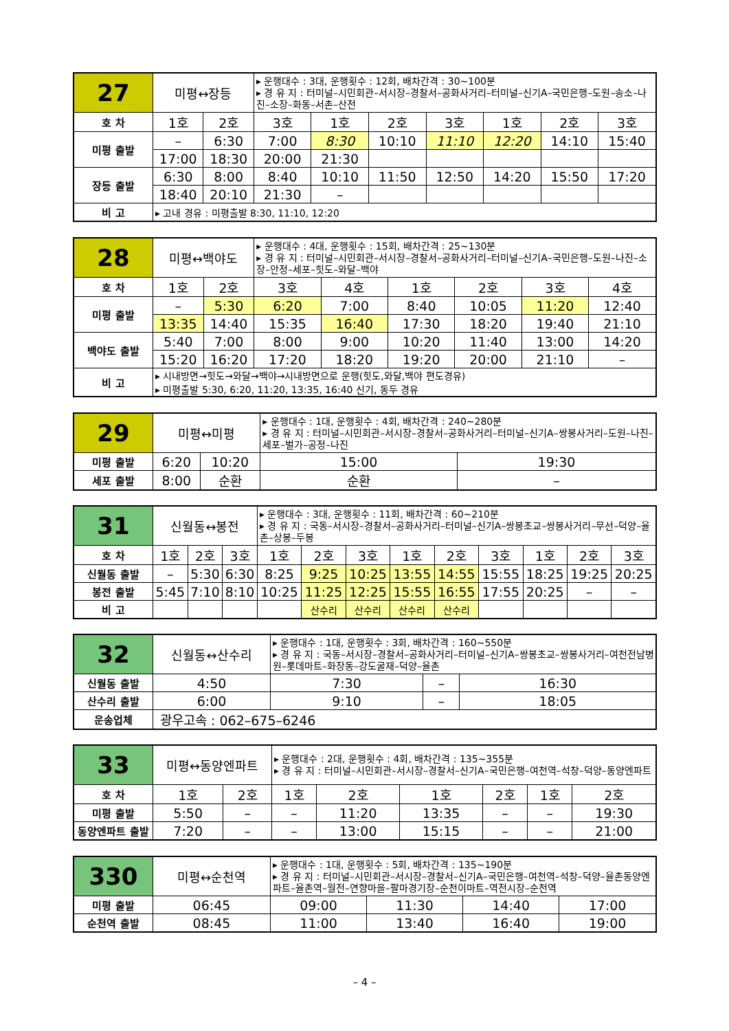| 27 | 미평↔장등 | | ▸ 운행대수 : 3대, 운행횟수 : 12회, 배차간격 : 30~100분 ▸ 경 유 지 : 터미널–시민회관–서시장–경찰서–공화사거리–터미널–신기A–국민은행–도원–송소–나진–소장–화동–서촌–산전 | | | | | | |
| 호 차 | 1호 | 2호 | 3호 | 1호 | 2호 | 3호 | 1호 | 2호 | 3호 |
| 미평 출발 | – | 6:30 | 7:00 | 8:30 | 10:10 | 11:10 | 12:20 | 14:10 | 15:40 |
| | 17:00 | 18:30 | 20:00 | 21:30 | | | | | |
| 장등 출발 | 6:30 | 8:00 | 8:40 | 10:10 | 11:50 | 12:50 | 14:20 | 15:50 | 17:20 |
| | 18:40 | 20:10 | 21:30 | – | | | | | |
| 비 고 | ▸ 고내 경유 : 미평출발 8:30, 11:10, 12:20 | | | | | | | | |
| 28 | 미평↔백야도 | | ▸ 운행대수 : 4대, 운행횟수 : 15회, 배차간격 : 25~130분 ▸ 경 유 지 : 터미널–시민회관–서시장–경찰서–공화사거리–터미널–신기A–국민은행–도원–나진–소장–안정–세포–힛도–와달–백야 | | | | | |
| 호 차 | 1호 | 2호 | 3호 | 4호 | 1호 | 2호 | 3호 | 4호 |
| 미평 출발 | – | 5:30 | 6:20 | 7:00 | 8:40 | 10:05 | 11:20 | 12:40 |
| | 13:35 | 14:40 | 15:35 | 16:40 | 17:30 | 18:20 | 19:40 | 21:10 |
| 백야도 출발 | 5:40 | 7:00 | 8:00 | 9:00 | 10:20 | 11:40 | 13:00 | 14:20 |
| | 15:20 | 16:20 | 17:20 | 18:20 | 19:20 | 20:00 | 21:10 | – |
| 비 고 | ▸ 시내방면→힛도→와달→백야→시내방면으로 운행(힛도,와달,백야 편도경유) ▸ 미평출발 5:30, 6:20, 11:20, 13:35, 16:40 신기, 동두 경유 | | | | | | | |
| 29 | 미평↔미평 | | ▸ 운행대수 : 1대, 운행횟수 : 4회, 배차간격 : 240~280분 ▸ 경 유 지 : 터미널–시민회관–서시장–경찰서–공화사거리–터미널–신기A–쌍봉사거리–도원–나진–세포–벌가–공정–나진 | |
| 미평 출발 | 6:20 | 10:20 | 15:00 | 19:30 |
| 세포 출발 | 8:00 | 순환 | 순환 | – |
| 31 | 신월동↔봉전 | | | ▸ 운행대수 : 3대, 운행횟수 : 11회, 배차간격 : 60~210분 ▸ 경 유 지 : 국동–서시장–경찰서–공화사거리–터미널–신기A–쌍봉초교–쌍봉사거리–무선–덕양–율촌–상봉–두봉 | | | | | | | | |
| 호 차 | 1호 | 2호 | 3호 | 1호 | 2호 | 3호 | 1호 | 2호 | 3호 | 1호 | 2호 | 3호 |
| 신월동 출발 | – | 5:30 | 6:30 | 8:25 | 9:25 | 10:25 | 13:55 | 14:55 | 15:55 | 18:25 | 19:25 | 20:25 |
| 봉전 출발 | 5:45 | 7:10 | 8:10 | 10:25 | 11:25 | 12:25 | 15:55 | 16:55 | 17:55 | 20:25 | – | – |
| 비 고 | | | | | 산수리 | 산수리 | 산수리 | 산수리 | | | | |
| 32 | 신월동↔산수리 | ▸ 운행대수 : 1대, 운행횟수 : 3회, 배차간격 : 160~550분 ▸ 경 유 지 : 국동–서시장–경찰서–공화사거리–터미널–신기A–쌍봉초교–쌍봉사거리–여천전남병원–롯데마트–화장동–강도굴재–덕양–율촌 | | |
| 신월동 출발 | 4:50 | 7:30 | – | 16:30 |
| 산수리 출발 | 6:00 | 9:10 | – | 18:05 |
| 운송업체 | 광우고속 : 062–675–6246 | | | |
| 33 | 미평↔동양엔파트 | | ▸ 운행대수 : 2대, 운행횟수 : 4회, 배차간격 : 135~355분 ▸ 경 유 지 : 터미널–시민회관–서시장–경찰서–신기A–국민은행–여천역–석창–덕양–동양엔파트 | | | | | |
| 호 차 | 1호 | 2호 | 1호 | 2호 | 1호 | 2호 | 1호 | 2호 |
| 미평 출발 | 5:50 | – | – | 11:20 | 13:35 | – | – | 19:30 |
| 동양엔파트 출발 | 7:20 | – | – | 13:00 | 15:15 | – | – | 21:00 |
| 330 | 미평↔순천역 | ▸ 운행대수 : 1대, 운행횟수 : 5회, 배차간격 : 135~190분 ▸ 경 유 지 : 터미널–시민회관–서시장–경찰서–신기A–국민은행–여천역–석창–덕양–율촌동양엔파트–율촌역–월전–연향마을–팔마경기장–순천이마트–역전시장–순천역 | | | |
| 미평 출발 | 06:45 | 09:00 | 11:30 | 14:40 | 17:00 |
| 순천역 출발 | 08:45 | 11:00 | 13:40 | 16:40 | 19:00 |
– 4 –